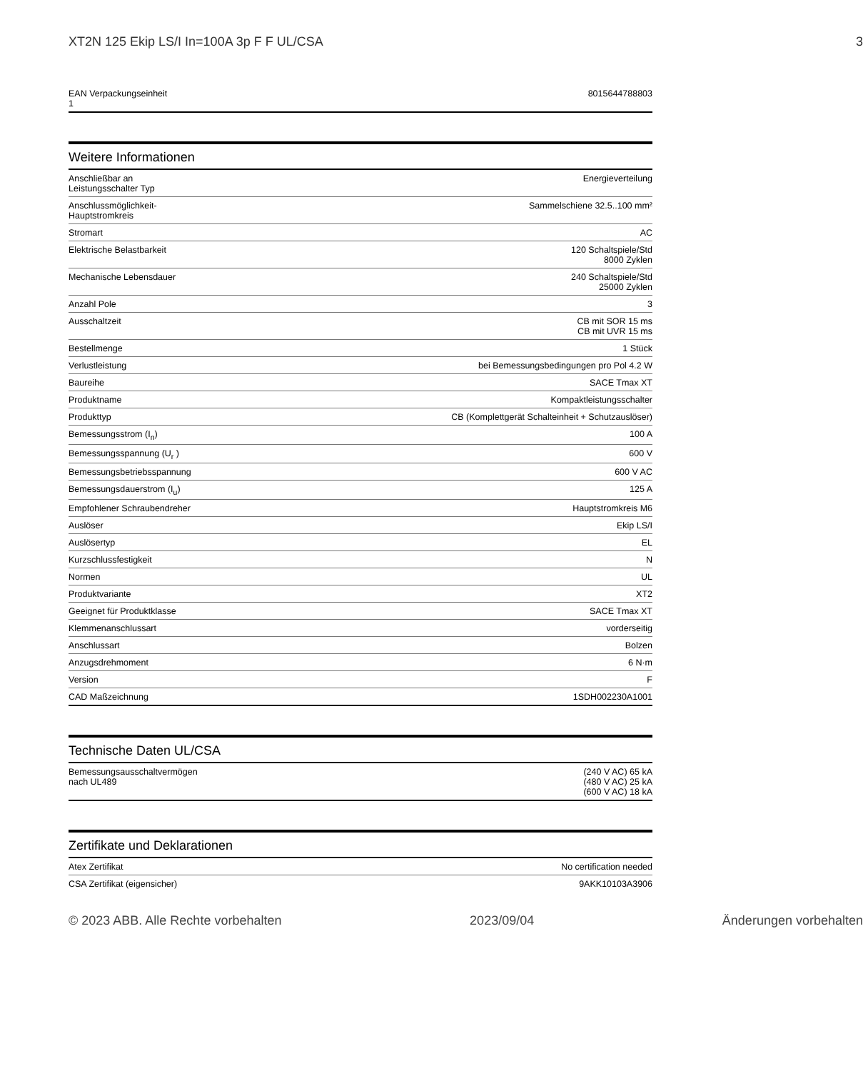XT2N 125 Ekip LS/I In=100A 3p F F UL/CSA 3
| EAN Verpackungseinheit 1 | 8015644788803 |
Weitere Informationen
| Anschließbar an Leistungsschalter Typ | Energieverteilung |
| Anschlussmöglichkeit-Hauptstromkreis | Sammelschiene 32.5..100 mm² |
| Stromart | AC |
| Elektrische Belastbarkeit | 120 Schaltspiele/Std 8000 Zyklen |
| Mechanische Lebensdauer | 240 Schaltspiele/Std 25000 Zyklen |
| Anzahl Pole | 3 |
| Ausschaltzeit | CB mit SOR 15 ms CB mit UVR 15 ms |
| Bestellmenge | 1 Stück |
| Verlustleistung | bei Bemessungsbedingungen pro Pol 4.2 W |
| Baureihe | SACE Tmax XT |
| Produktname | Kompaktleistungsschalter |
| Produkttyp | CB (Komplettgerät Schalteinheit + Schutzauslöser) |
| Bemessungsstrom (I<sub>n</sub>) | 100 A |
| Bemessungsspannung (U<sub>r</sub> ) | 600 V |
| Bemessungsbetriebsspannung | 600 V AC |
| Bemessungsdauerstrom (I<sub>u</sub>) | 125 A |
| Empfohlener Schraubendreher | Hauptstromkreis M6 |
| Auslöser | Ekip LS/I |
| Auslösertyp | EL |
| Kurzschlussfestigkeit | N |
| Normen | UL |
| Produktvariante | XT2 |
| Geeignet für Produktklasse | SACE Tmax XT |
| Klemmenanschlussart | vorderseitig |
| Anschlussart | Bolzen |
| Anzugsdrehmoment | 6 N·m |
| Version | F |
| CAD Maßzeichnung | 1SDH002230A1001 |
Technische Daten UL/CSA
| Bemessungsausschaltvermögen nach UL489 | (240 V AC) 65 kA (480 V AC) 25 kA (600 V AC) 18 kA |
Zertifikate und Deklarationen
| Atex Zertifikat | No certification needed |
| CSA Zertifikat (eigensicher) | 9AKK10103A3906 |
© 2023 ABB. Alle Rechte vorbehalten 2023/09/04 Änderungen vorbehalten